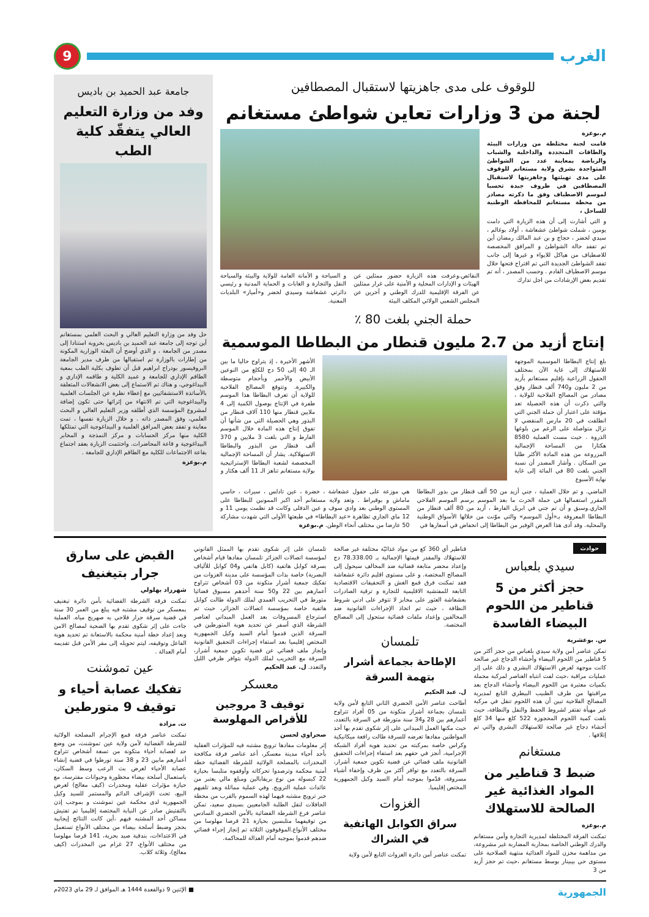الغرب
9
للوقوف على مدى جاهزيتها لاستقبال المصطافين
لجنة من 3 وزارات تعاين شواطئ مستغانم
م.بوعزة
قامت لجنة مختلطة من وزارات البيئة والطاقات المتجددة والداخلية والشباب والرياضة بمعاينة عدد من الشواطئ المتواجدة بشرق ولاية مستغانم للوقوف على مدى تهيئتها وجاهزيتها لاستقبال المصطافين في ظروف جيدة تحسبا لموسم الاصطياف وفق ما ذكرته مصادر من محطة مستغانم للمحافظة الوطنية للساحل ،
و التي أشارت إلى أن هذه الزيارة التي دامت يومين ، شملت شواطئ عشعاشة ، أولاد بوغالم ، سيدي لخضر ، حجاج و بن عبد المالك رمضان أين تم تفقد حالة الشواطئ و المرافق المخصصة للاصطياف من هياكل للايواء و غيرها إلى جانب تفقد الشواطئ الجديدة التي تم اقتراح فتحها خلال موسم الاصطياف القادم . وحسب المصدر ، أنه تم تقديم بعض الإرشادات من اجل تدارك
النقائص.وعرفت هذه الزيارة حضور ممثلين عن الهيئات و الإدارات المحلية و الأمنية على غرار ممثلين عن الفرقة الإقليمية للدرك الوطني و آخرين عن المجلس الشعبي الولائي المكلف البيئة
و السياحة و الأمانة العامة للولاية والبيئة والسياحة النقل والتجارة و الغابات و الحماية المدنية و رئيسي دائرتي عشعاشة وسيدي لخضر و«أميار» البلديات المعنية.
حملة الجني بلغت 80 ٪
إنتاج أزيد من 2.7 مليون قنطار من البطاطا الموسمية
بلغ إنتاج البطاطا الموسمية الموجهة للاستهلاك إلى غاية الآن بمختلف الحقول الزراعية بإقليم مستغانم بأزيد من 2 مليون و740 ألف قنطار وفق مصادر من المصالح الفلاحية للولاية ، والتي ذكرت أن هذه الحصيلة تعد مؤقتة على اعتبار أن حملة الجني التي انطلقت في 20 مارس المنقضي لا تزال متواصلة على الرغم من بلوغها الذروة . حيث مست العملية 8580 هكتارا من المساحة الإجمالية المزروعة من هذه المادة الأكثر طلبا من السكان . وأشار المصدر أن نسبة الجني بلغت 80 في المائة إلى غاية نهاية الأسبوع
الأشهر الأخيرة ، إذ يتراوح حاليا ما بين الـ 40 إلى 50 دج للكلغ من النوعين الأبيض والأحمر وبأحجام متوسطة والكبيرة. وتتوقع المصالح الفلاحية للولاية أن تعرف البطاطا هذا الموسم طفرة في الإنتاج بوصول الكمية إلى 4 ملايين قنطار منها 110 آلاف قنطار من البذور وهي الحصيلة التي من شأنها أن تفوق إنتاج هذه المادة خلال الموسم الفارط و التي بلغت 3 ملايين و 370 ألف قنطار من البذور والبطاطا الاستهلاكية. يشار أن المساحة الإجمالية المخصصة لشعبة البطاطا الإستراتيجية بولاية مستغانم تناهز الـ 11 ألف هكتار و
الماضي. و تم خلال العملية ، جني أزيد من 50 ألف قنطار من بذور البطاطا المقرر استعمالها في حملة الحرث ما بعد الموسم برسم الموسم الفلاحي الجاري.وسبق و أن تم جني في ابريل الفارط ، أزيد من 80 ألف قنطار من البطاطا المعروفة بـ«أول الموسم» والتي موّنت من خلالها الأسواق الوطنية والمحلية. وقد أدى هذا العرض الوفير من البطاطا إلى انخفاض في أسعارها في
هي موزعة على حقول عشعاشة ، خضرة ، عين تادلس ، سيرات ، حاسي ماماش و بوقيراط . وتعد ولاية مستغانم أحد اكبر الممونين للبطاطا على المستوى الوطني بعد وادي سوف و عين الدفلى وكانت قد نظمت يومي 11 و 12 ماي الجاري تظاهرة «عيد البطاطا» في طبعتها الأولى التي شهدت مشاركة 50 عارضا من مختلف أنحاء الوطن. م.بوعزة
جامعة عبد الحميد بن باديس
وفد من وزارة التعليم العالي يتفقّد كلية الطب
حل وفد من وزارة التعليم العالي و البحث العلمي بمستغانم أين توجه إلى جامعة عبد الحميد بن باديس بخروبة استنادا إلى مصدر من الجامعة ، و الذي أوضح أن البعثة الوزارية المكونة من إطارات بالوزارة تم استقبالها من طرف مدير الجامعة البروفيسور بودراح ابراهيم قبل أن تطوف بكلية الطب بمعية الطاقم الإداري للجامعة و عميد الكلية و طاقمه الإداري و البيداغوجي، و هناك تم الاستماع إلى بعض الانشغالات المتعلقة بالأساتذة الاستشفائيين مع إعطاء نظرة عن الجلسات العلمية والبيداغوجية التي تم الانتهاء من إثرائها حتى تكون إضافة لمشروع المؤسسة الذي أطلقه وزير التعليم العالي و البحث العلمي، وفق المصدر ذاته . و خلال الزيارة نفسها ، تمت معاينة و تفقد بعض المرافق العلمية و البيداغوجية التي تمتلكها الكلية منها مركز الحسابات و مركز النمذجة و المخابر البيداغوجية و قاعة المحاضرات. واختتمت الزيارة بعقد اجتماع بقاعة الاجتماعات للكلية مع الطاقم الإداري للجامعة .
م.بوعزة
حوادث
سيدي بلعباس
حجز أكثر من 5 قناطير من اللحوم البيضاء الفاسدة
س. بوعشرية
تمكن عناصر أمن ولاية سيدي بلعباس من حجز أكثر من 5 قناطير من اللحوم البيضاء وأحشاء الدجاج غير صالحة كانت موجهة لغرض الاستهلاك البشري و ذلك على إثر عمليات مراقبة ،حيث لفت انتباه العناصر لمركبة محملة بكميات معتبرة من اللحوم البيضاء وأحشاء الدجاج بعد مراقبتها من طرف الطبيب البيطري التابع لمديرية المصالح الفلاحية تبين أن هذه اللحوم تنقل في مركبة غير مهيأة تفتقر لشروط الحفظ والنقل والنظافة، حيث بلغت كمية اللحوم المحجوزة 522 كلغ منها 34 كلغ أحشاء دجاج غير صالحة للاستهلاك البشري والتي تم إتلافها .
مستغانم
ضبط 3 قناطير من المواد الغذائية غير الصالحة للاستهلاك
م.بوعزة
تمكنت الفرقة المختلطة لمديرية التجارة وأمن مستغانم والدرك الوطني الخاصة بمحاربة المضاربة غير مشروعة، من مداهمة مخزن للمواد الغذائية منتهية الصلاحية على مستوى حي بيبينار بوسط مستغانم ،حيث تم حجز أزيد من 3
قناطير أي 360 كغ من مواد غذائيّة مختلفة غير صالحة للاستهلاك والمقدر قيمتها الإجمالية بـ 78.338.00 دج وإعداد محضر متابعة قضائية ضد المخالف سيحول إلى المصالح المختصة. و على مستوى اقليم دائرة عشعاشة فقد تمكنت فرق قمع الغش و التحقيقات الاقتصادية التابعة للمفتشية الاقليمية للتجارة و ترقية الصادرات بعشعاشة العثور على مخابز لا تتوفر على ادني شروط النظافة ، حيث تم اتخاذ الإجراءات القانونية ضد المخالفين وإعداد ملفات قضائية ستحول إلى المصالح المختصة.
تلمسان
الإطاحة بجماعة أشرار بتهمة السرقة
ل. عبد الحكيم
أطاحت عناصر الأمن الحضري الثاني التابع لأمن ولاية تلمسان بجماعة أشرار متكونة من 05 أفراد تتراوح أعمارهم بين 28 و34 سنة متورطة في السرقة بالتعدد، حيث مكنها العمل الميداني على إثر شكوى تقدم بها أحد المواطنين مفادها تعرضه للسرقة طالت رافعة ميكانيكية وكراس خاصة بمركبته من تحديد هوية أفراد الشبكة الإجرامية، أنجز في حقهم بعد استفاء إجراءات التحقيق القانونية ملف قضائي عن قضية تكوين جمعية أشرار، السرقة بالتعدد مع توافر أكثر من ظرف وإخفاء أشياء مسروقة، قدّموا بموجبه أمام السيد وكيل الجمهورية المختص إقليميا.
الغزوات
سراق الكوابل الهاتفية في الشراك
تمكنت عناصر أمن دائرة الغزوات التابع لأمن ولاية
تلمسان على إثر شكوى تقدم بها الممثل القانوني لمؤسسة اتصالات الجزائر تلمسان مفادها قيام أشخاص بسرقة كوابل هاتفية (كابل هاتفي و04 كوابل للألياف البصرية) خاصة بذات المؤسسة على مدينة الغزوات من تفكيك جمعية أشرار متكونة من 03 أشخاص تتراوح أعمارهم بين 22 و50 سنة أحدهم مسبوق قضائيا متورط في التخريب العمدي لملك الدولة طالت كوابل هاتفية خاصة بمؤسسة اتصالات الجزائر، حيث تم استرجاع المسروقات بعد العمل الميداني لعناصر الشرطة الذي أسفر عن تحديد هوية المتورطين في السرقة الذين قدموا أمام السيد وكيل الجمهورية المختص إقليميا بعد استفاء إجراءات التحقيق القانونية وإنجاز ملف قضائي عن قضية تكوين جمعية أشرار، السرقة مع التخريب لملك الدولة بتوافر ظرفي الليل والتعدد. ل. عبد الحكيم
معسكر
توقيف 3 مروجين للأقراص المهلوسة
صحراوي لحسن
إثر معلومات مفادها ترويج مشتبه فيه للمؤثرات العقلية بأحد أحياء مدينة معسكر، أعد عناصر فرقة مكافحة المخدرات بالمصلحة الولائية للشرطة القضائية خطة أمنية محكمة وترصدوا تحركاته وأوقفوه متلبسا بحيازة 22 كبسولة من نوع بريقابالين ومبلغ مالي يعتبر من عائدات عملية الترويج. وفي عملية مماثلة وبعد تلقيهم خبر ترويج مشتبه فيهما لهذه السموم بالقرب من محطة الحافلات لنقل الطلبة الجامعيين بسيدي سعيد، تمكن عناصر فرع الشرطة القضائية بالأمن الحضري السادس من توقيفهما متلبسين بحيازة 21 قرصا مهلوسا من مختلف الأنواع.الموقوفون الثلاثة تم إنجاز إجراء قضائي ضدهم قدموا بموجبه أمام العدالة للمحاكمة.
القبض على سارق جرار بتيغنيف
شهرزاد بهلولي
تمكنت فرقة الشرطة القضائية بأمن دائرة تيغنيف بمعسكر من توقيف مشتبه فيه يبلغ من العمر 30 سنة في قضية سرقة جرار فلاحي به صهريج مياه. العملية جاءت على إثر شكوى تقدم بها الضحية لمصالح الامن وبعد إعداد خطة أمنية محكمة بالاستعانة تم تحديد هوية الفاعل وتوقيفه، ليتم تحويله إلى مقر الأمن قبل تقديمه أمام العدالة .
عين تموشنت
تفكيك عصابة أحياء و توقيف 9 متورطين
ت. مزادة
تمكنت عناصر فرقة قمع الإجرام المصلحة الولائية للشرطة القضائية لأمن ولاية عين تموشنت، من وضع حد لعصابة أحياء متكونة من تسعة أشخاص تتراوح أعمارهم مابين 23 و 38 سنة تورطوا في قضية إنشاء عصابة الأحياء لغرض بث الرعب وسط السكان، باستعمال أسلحة بيضاء محظورة وحيوانات مفترسة، مع حيازة مؤثرات عقلية ومخدرات (كيف معالج) لغرض البيع، تحت الإشراف الدائم والمستمر للسيد وكيل الجمهورية لدى محكمة عين تموشنت و بموجب إذن بالتفتيش صادر عن النيابة المختصة إقليميا تم تفتيش مساكن أحد المشتبه فيهم ،أين كانت النتائج إيجابية بحجز وضبط أسلحة بيضاء من مختلف الأنواع تستعمل في الاعتداءات، بندقية صيد بحرية، 141 قرصا مهلوسا من مختلف الأنواع، 27 غرام من المخدرات (كيف معالج)، وثلاثة كلاب.
الجمهورية ■ الإثنين 9 ذوالقعدة 1444 هـ الموافق لـ 29 ماي 2023م